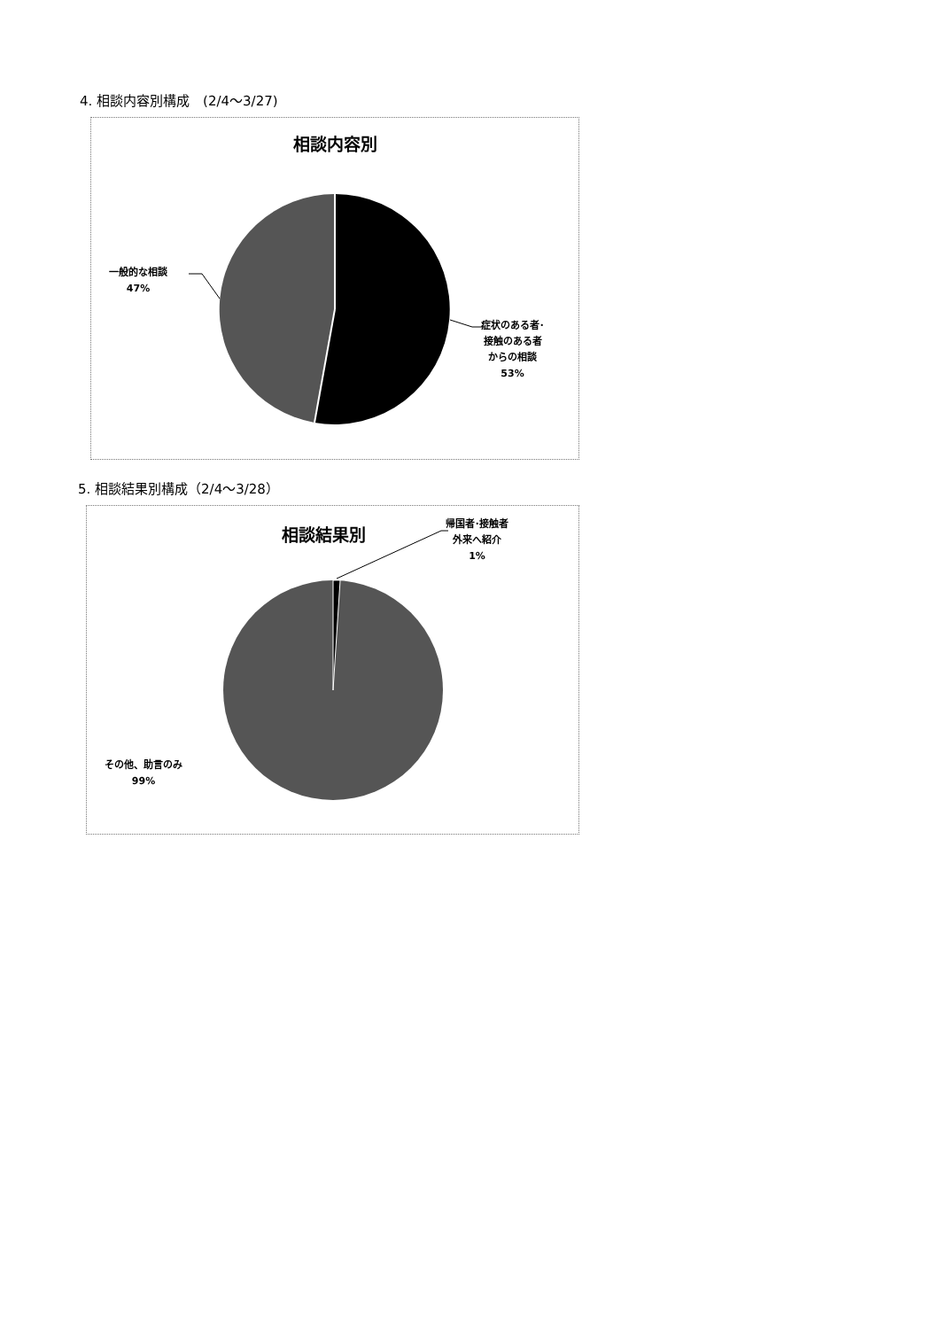4. 相談内容別構成　(2/4～3/27)
相談内容別
一般的な相談
47%
症状のある者･
接触のある者
からの相談
53%
5. 相談結果別構成（2/4～3/28）
相談結果別
帰国者･接触者
外来へ紹介
1%
その他、助言のみ
99%